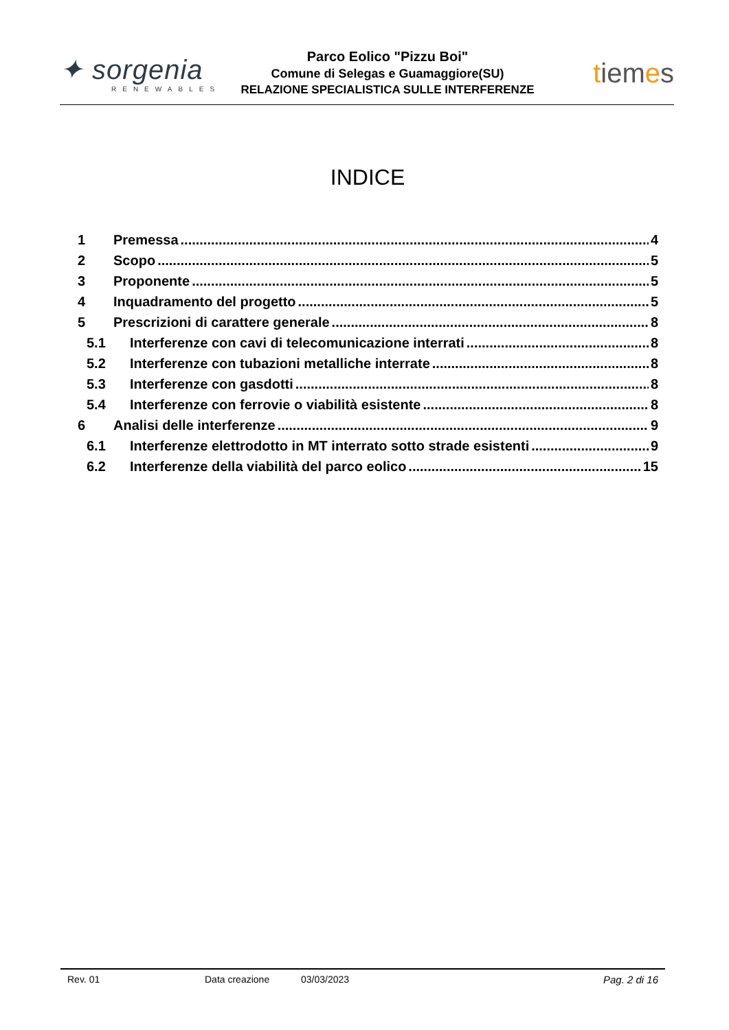✦ sorgenia
RENEWABLES
Parco Eolico "Pizzu Boi"
Comune di Selegas e Guamaggiore(SU)
RELAZIONE SPECIALISTICA SULLE INTERFERENZE
tiemes
INDICE
1 Premessa 4
2 Scopo 5
3 Proponente 5
4 Inquadramento del progetto 5
5 Prescrizioni di carattere generale 8
5.1 Interferenze con cavi di telecomunicazione interrati 8
5.2 Interferenze con tubazioni metalliche interrate 8
5.3 Interferenze con gasdotti 8
5.4 Interferenze con ferrovie o viabilità esistente 8
6 Analisi delle interferenze 9
6.1 Interferenze elettrodotto in MT interrato sotto strade esistenti 9
6.2 Interferenze della viabilità del parco eolico 15
Rev. 01 Data creazione 03/03/2023 Pag. 2 di 16